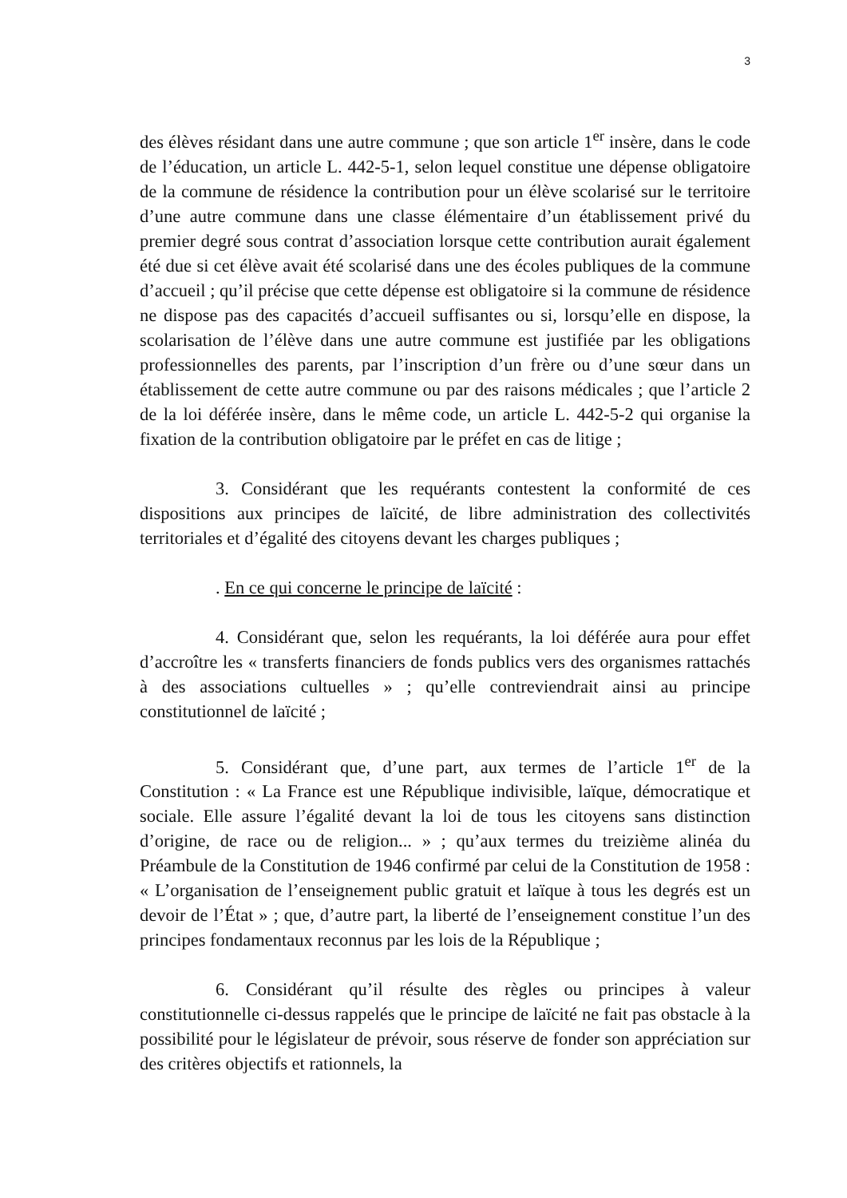3
des élèves résidant dans une autre commune ; que son article 1<sup>er</sup> insère, dans le code de l’éducation, un article L. 442-5-1, selon lequel constitue une dépense obligatoire de la commune de résidence la contribution pour un élève scolarisé sur le territoire d’une autre commune dans une classe élémentaire d’un établissement privé du premier degré sous contrat d’association lorsque cette contribution aurait également été due si cet élève avait été scolarisé dans une des écoles publiques de la commune d’accueil ; qu’il précise que cette dépense est obligatoire si la commune de résidence ne dispose pas des capacités d’accueil suffisantes ou si, lorsqu’elle en dispose, la scolarisation de l’élève dans une autre commune est justifiée par les obligations professionnelles des parents, par l’inscription d’un frère ou d’une sœur dans un établissement de cette autre commune ou par des raisons médicales ; que l’article 2 de la loi déférée insère, dans le même code, un article L. 442-5-2 qui organise la fixation de la contribution obligatoire par le préfet en cas de litige ;
3. Considérant que les requérants contestent la conformité de ces dispositions aux principes de laïcité, de libre administration des collectivités territoriales et d’égalité des citoyens devant les charges publiques ;
. En ce qui concerne le principe de laïcité :
4. Considérant que, selon les requérants, la loi déférée aura pour effet d’accroître les « transferts financiers de fonds publics vers des organismes rattachés à des associations cultuelles » ; qu’elle contreviendrait ainsi au principe constitutionnel de laïcité ;
5. Considérant que, d’une part, aux termes de l’article 1<sup>er</sup> de la Constitution : « La France est une République indivisible, laïque, démocratique et sociale. Elle assure l’égalité devant la loi de tous les citoyens sans distinction d’origine, de race ou de religion... » ; qu’aux termes du treizième alinéa du Préambule de la Constitution de 1946 confirmé par celui de la Constitution de 1958 : « L’organisation de l’enseignement public gratuit et laïque à tous les degrés est un devoir de l’État » ; que, d’autre part, la liberté de l’enseignement constitue l’un des principes fondamentaux reconnus par les lois de la République ;
6. Considérant qu’il résulte des règles ou principes à valeur constitutionnelle ci-dessus rappelés que le principe de laïcité ne fait pas obstacle à la possibilité pour le législateur de prévoir, sous réserve de fonder son appréciation sur des critères objectifs et rationnels, la